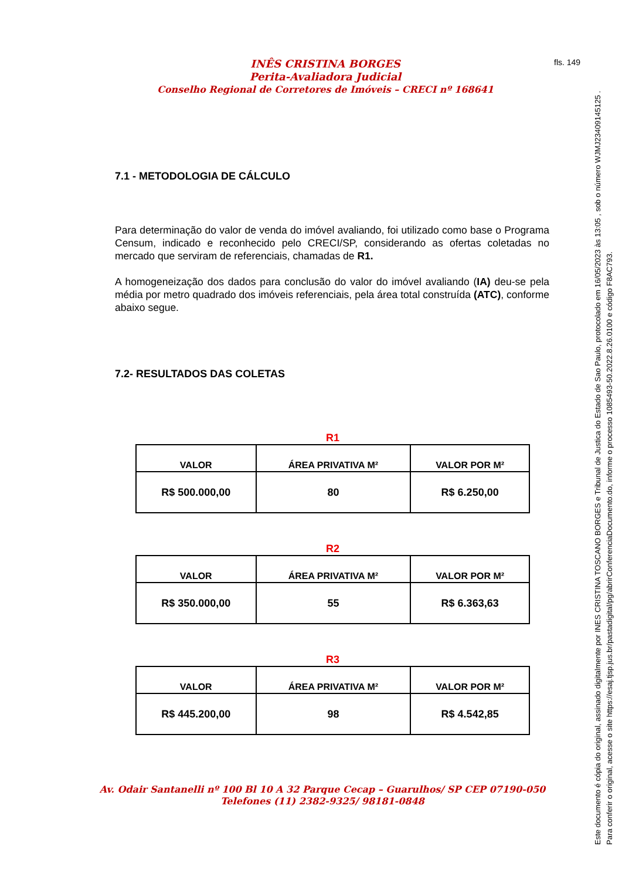INÊS CRISTINA BORGES
Perita-Avaliadora Judicial
Conselho Regional de Corretores de Imóveis – CRECI nº 168641
fls. 149
7.1 - METODOLOGIA DE CÁLCULO
Para determinação do valor de venda do imóvel avaliando, foi utilizado como base o Programa Censum, indicado e reconhecido pelo CRECI/SP, considerando as ofertas coletadas no mercado que serviram de referenciais, chamadas de R1.
A homogeneização dos dados para conclusão do valor do imóvel avaliando (IA) deu-se pela média por metro quadrado dos imóveis referenciais, pela área total construída (ATC), conforme abaixo segue.
7.2- RESULTADOS DAS COLETAS
R1
| VALOR | ÁREA PRIVATIVA M² | VALOR POR M² |
| --- | --- | --- |
| R$ 500.000,00 | 80 | R$ 6.250,00 |
R2
| VALOR | ÁREA PRIVATIVA M² | VALOR POR M² |
| --- | --- | --- |
| R$ 350.000,00 | 55 | R$ 6.363,63 |
R3
| VALOR | ÁREA PRIVATIVA M² | VALOR POR M² |
| --- | --- | --- |
| R$ 445.200,00 | 98 | R$ 4.542,85 |
Av. Odair Santanelli nº 100 Bl 10 A 32 Parque Cecap – Guarulhos/ SP CEP 07190-050
Telefones (11) 2382-9325/ 98181-0848
Este documento é cópia do original, assinado digitalmente por INES CRISTINA TOSCANO BORGES e Tribunal de Justica do Estado de Sao Paulo, protocolado em 16/05/2023 às 13:05 , sob o número WJMJ23409145125 .
Para conferir o original, acesse o site https://esaj.tjsp.jus.br/pastadigital/pg/abrirConferenciaDocumento.do, informe o processo 1085493-50.2022.8.26.0100 e código F8AC793.